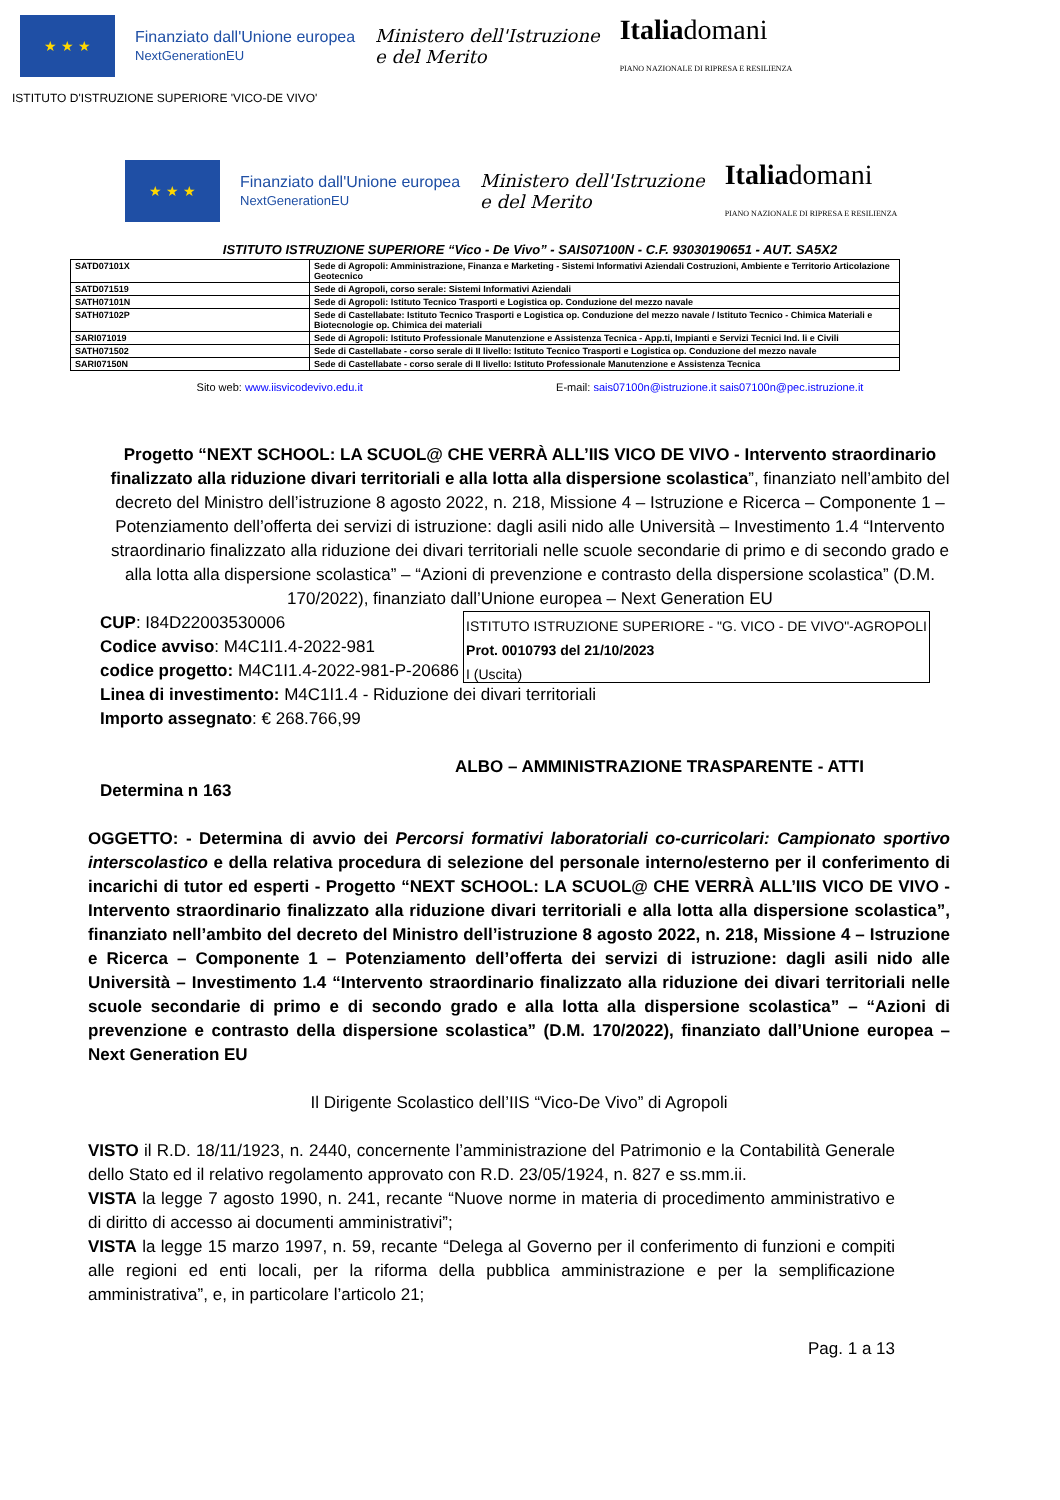★ ★ ★
Finanziato dall'Unione europea
NextGenerationEU
Ministero dell'Istruzione
e del Merito
Italiadomani
PIANO NAZIONALE DI RIPRESA E RESILIENZA
ISTITUTO D'ISTRUZIONE SUPERIORE 'VICO-DE VIVO'
★ ★ ★
Finanziato dall'Unione europea
NextGenerationEU
Ministero dell'Istruzione
e del Merito
Italiadomani
PIANO NAZIONALE DI RIPRESA E RESILIENZA
ISTITUTO ISTRUZIONE SUPERIORE “Vico - De Vivo” - SAIS07100N - C.F. 93030190651 - AUT. SA5X2
| SATD07101X | Sede di Agropoli: Amministrazione, Finanza e Marketing - Sistemi Informativi Aziendali Costruzioni, Ambiente e Territorio Articolazione Geotecnico |
| SATD071519 | Sede di Agropoli, corso serale: Sistemi Informativi Aziendali |
| SATH07101N | Sede di Agropoli: Istituto Tecnico Trasporti e Logistica op. Conduzione del mezzo navale |
| SATH07102P | Sede di Castellabate: Istituto Tecnico Trasporti e Logistica op. Conduzione del mezzo navale / Istituto Tecnico - Chimica Materiali e Biotecnologie op. Chimica dei materiali |
| SARI071019 | Sede di Agropoli: Istituto Professionale Manutenzione e Assistenza Tecnica - App.ti, Impianti e Servizi Tecnici Ind. li e Civili |
| SATH071502 | Sede di Castellabate - corso serale di II livello: Istituto Tecnico Trasporti e Logistica op. Conduzione del mezzo navale |
| SARI07150N | Sede di Castellabate - corso serale di II livello: Istituto Professionale Manutenzione e Assistenza Tecnica |
Sito web: www.iisvicodevivo.edu.it E-mail: sais07100n@istruzione.it sais07100n@pec.istruzione.it
Progetto “NEXT SCHOOL: LA SCUOL@ CHE VERRÀ ALL’IIS VICO DE VIVO - Intervento straordinario finalizzato alla riduzione divari territoriali e alla lotta alla dispersione scolastica”, finanziato nell’ambito del decreto del Ministro dell’istruzione 8 agosto 2022, n. 218, Missione 4 – Istruzione e Ricerca – Componente 1 – Potenziamento dell’offerta dei servizi di istruzione: dagli asili nido alle Università – Investimento 1.4 “Intervento straordinario finalizzato alla riduzione dei divari territoriali nelle scuole secondarie di primo e di secondo grado e alla lotta alla dispersione scolastica” – “Azioni di prevenzione e contrasto della dispersione scolastica” (D.M. 170/2022), finanziato dall’Unione europea – Next Generation EU
CUP: I84D22003530006
Codice avviso: M4C1I1.4-2022-981
codice progetto: M4C1I1.4-2022-981-P-20686
ISTITUTO ISTRUZIONE SUPERIORE - "G. VICO - DE VIVO"-AGROPOLI
Prot. 0010793 del 21/10/2023
I (Uscita)
Linea di investimento: M4C1I1.4 - Riduzione dei divari territoriali
Importo assegnato: € 268.766,99
ALBO – AMMINISTRAZIONE TRASPARENTE - ATTI
Determina n 163
OGGETTO: - Determina di avvio dei Percorsi formativi laboratoriali co-curricolari: Campionato sportivo interscolastico e della relativa procedura di selezione del personale interno/esterno per il conferimento di incarichi di tutor ed esperti - Progetto “NEXT SCHOOL: LA SCUOL@ CHE VERRÀ ALL’IIS VICO DE VIVO - Intervento straordinario finalizzato alla riduzione divari territoriali e alla lotta alla dispersione scolastica”, finanziato nell’ambito del decreto del Ministro dell’istruzione 8 agosto 2022, n. 218, Missione 4 – Istruzione e Ricerca – Componente 1 – Potenziamento dell’offerta dei servizi di istruzione: dagli asili nido alle Università – Investimento 1.4 “Intervento straordinario finalizzato alla riduzione dei divari territoriali nelle scuole secondarie di primo e di secondo grado e alla lotta alla dispersione scolastica” – “Azioni di prevenzione e contrasto della dispersione scolastica” (D.M. 170/2022), finanziato dall’Unione europea – Next Generation EU
Il Dirigente Scolastico dell’IIS “Vico-De Vivo” di Agropoli
VISTO il R.D. 18/11/1923, n. 2440, concernente l’amministrazione del Patrimonio e la Contabilità Generale dello Stato ed il relativo regolamento approvato con R.D. 23/05/1924, n. 827 e ss.mm.ii.
VISTA la legge 7 agosto 1990, n. 241, recante “Nuove norme in materia di procedimento amministrativo e di diritto di accesso ai documenti amministrativi”;
VISTA la legge 15 marzo 1997, n. 59, recante “Delega al Governo per il conferimento di funzioni e compiti alle regioni ed enti locali, per la riforma della pubblica amministrazione e per la semplificazione amministrativa”, e, in particolare l’articolo 21;
Pag. 1 a 13